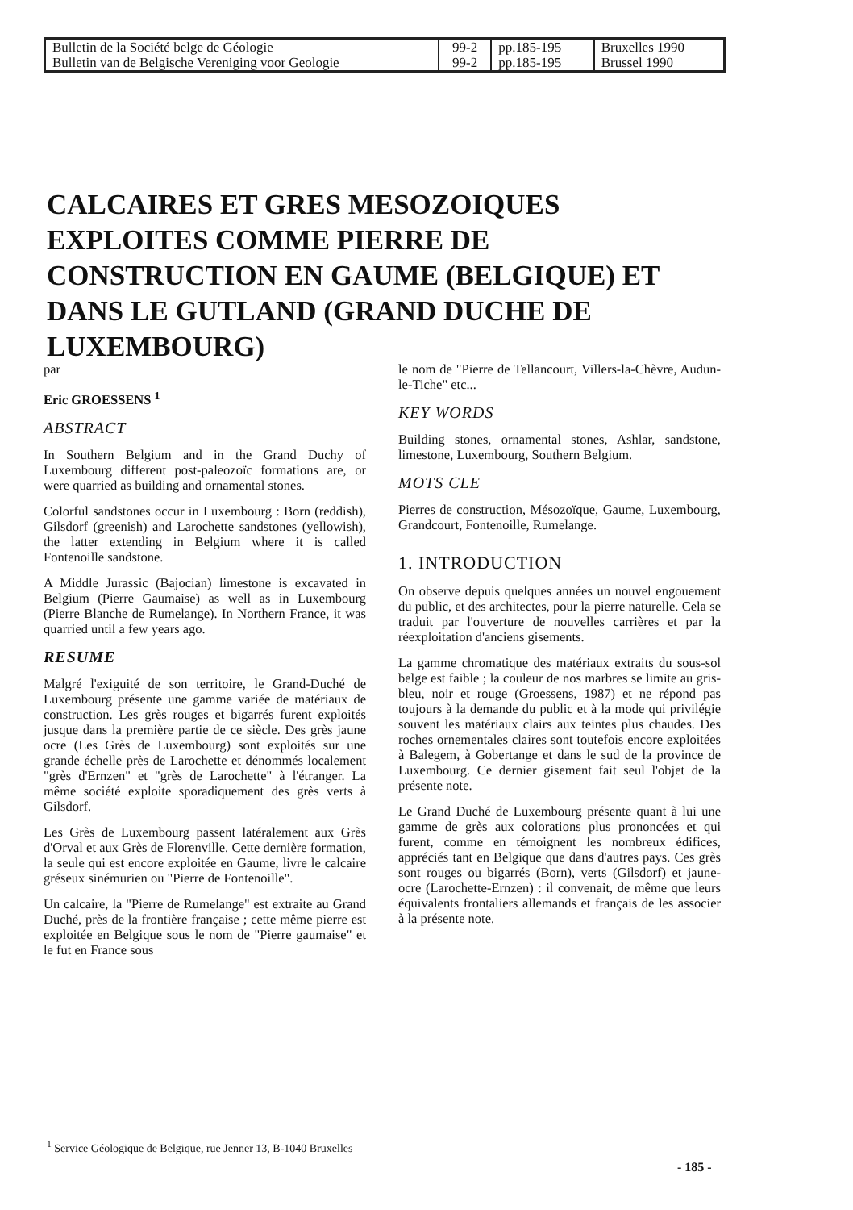| Bulletin de la Société belge de Géologie Bulletin van de Belgische Vereniging voor Geologie | 99-2 99-2 | pp.185-195 pp.185-195 | Bruxelles 1990 Brussel 1990 |
CALCAIRES ET GRES MESOZOIQUES EXPLOITES COMME PIERRE DE CONSTRUCTION EN GAUME (BELGIQUE) ET DANS LE GUTLAND (GRAND DUCHE DE LUXEMBOURG)
par
Eric GROESSENS <sup>1</sup>
ABSTRACT
In Southern Belgium and in the Grand Duchy of Luxembourg different post-paleozoïc formations are, or were quarried as building and ornamental stones.
Colorful sandstones occur in Luxembourg : Born (reddish), Gilsdorf (greenish) and Larochette sandstones (yellowish), the latter extending in Belgium where it is called Fontenoille sandstone.
A Middle Jurassic (Bajocian) limestone is excavated in Belgium (Pierre Gaumaise) as well as in Luxembourg (Pierre Blanche de Rumelange). In Northern France, it was quarried until a few years ago.
RESUME
Malgré l'exiguité de son territoire, le Grand-Duché de Luxembourg présente une gamme variée de matériaux de construction. Les grès rouges et bigarrés furent exploités jusque dans la première partie de ce siècle. Des grès jaune ocre (Les Grès de Luxembourg) sont exploités sur une grande échelle près de Larochette et dénommés localement "grès d'Ernzen" et "grès de Larochette" à l'étranger. La même société exploite sporadiquement des grès verts à Gilsdorf.
Les Grès de Luxembourg passent latéralement aux Grès d'Orval et aux Grès de Florenville. Cette dernière formation, la seule qui est encore exploitée en Gaume, livre le calcaire gréseux sinémurien ou "Pierre de Fontenoille".
Un calcaire, la "Pierre de Rumelange" est extraite au Grand Duché, près de la frontière française ; cette même pierre est exploitée en Belgique sous le nom de "Pierre gaumaise" et le fut en France sous
le nom de "Pierre de Tellancourt, Villers-la-Chèvre, Audun-le-Tiche" etc...
KEY WORDS
Building stones, ornamental stones, Ashlar, sandstone, limestone, Luxembourg, Southern Belgium.
MOTS CLE
Pierres de construction, Mésozoïque, Gaume, Luxembourg, Grandcourt, Fontenoille, Rumelange.
1. INTRODUCTION
On observe depuis quelques années un nouvel engouement du public, et des architectes, pour la pierre naturelle. Cela se traduit par l'ouverture de nouvelles carrières et par la réexploitation d'anciens gisements.
La gamme chromatique des matériaux extraits du sous-sol belge est faible ; la couleur de nos marbres se limite au gris-bleu, noir et rouge (Groessens, 1987) et ne répond pas toujours à la demande du public et à la mode qui privilégie souvent les matériaux clairs aux teintes plus chaudes. Des roches ornementales claires sont toutefois encore exploitées à Balegem, à Gobertange et dans le sud de la province de Luxembourg. Ce dernier gisement fait seul l'objet de la présente note.
Le Grand Duché de Luxembourg présente quant à lui une gamme de grès aux colorations plus prononcées et qui furent, comme en témoignent les nombreux édifices, appréciés tant en Belgique que dans d'autres pays. Ces grès sont rouges ou bigarrés (Born), verts (Gilsdorf) et jaune-ocre (Larochette-Ernzen) : il convenait, de même que leurs équivalents frontaliers allemands et français de les associer à la présente note.
<sup>1</sup> Service Géologique de Belgique, rue Jenner 13, B-1040 Bruxelles
- 185 -